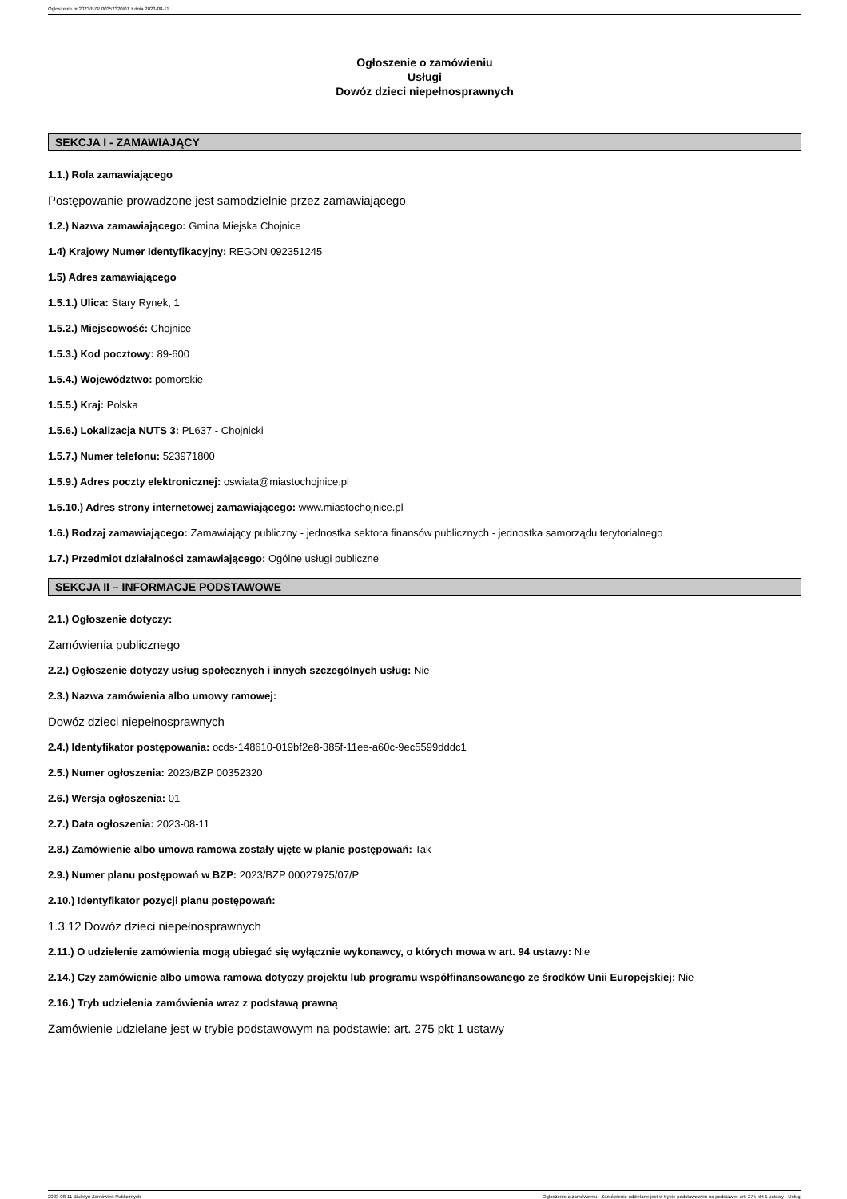Ogłoszenie nr 2023/BZP 00352320/01 z dnia 2023-08-11
Ogłoszenie o zamówieniu
Usługi
Dowóz dzieci niepełnosprawnych
SEKCJA I - ZAMAWIAJĄCY
1.1.) Rola zamawiającego
Postępowanie prowadzone jest samodzielnie przez zamawiającego
1.2.) Nazwa zamawiającego: Gmina Miejska Chojnice
1.4) Krajowy Numer Identyfikacyjny: REGON 092351245
1.5) Adres zamawiającego
1.5.1.) Ulica: Stary Rynek, 1
1.5.2.) Miejscowość: Chojnice
1.5.3.) Kod pocztowy: 89-600
1.5.4.) Województwo: pomorskie
1.5.5.) Kraj: Polska
1.5.6.) Lokalizacja NUTS 3: PL637 - Chojnicki
1.5.7.) Numer telefonu: 523971800
1.5.9.) Adres poczty elektronicznej: oswiata@miastochojnice.pl
1.5.10.) Adres strony internetowej zamawiającego: www.miastochojnice.pl
1.6.) Rodzaj zamawiającego: Zamawiający publiczny - jednostka sektora finansów publicznych - jednostka samorządu terytorialnego
1.7.) Przedmiot działalności zamawiającego: Ogólne usługi publiczne
SEKCJA II – INFORMACJE PODSTAWOWE
2.1.) Ogłoszenie dotyczy:
Zamówienia publicznego
2.2.) Ogłoszenie dotyczy usług społecznych i innych szczególnych usług: Nie
2.3.) Nazwa zamówienia albo umowy ramowej:
Dowóz dzieci niepełnosprawnych
2.4.) Identyfikator postępowania: ocds-148610-019bf2e8-385f-11ee-a60c-9ec5599dddc1
2.5.) Numer ogłoszenia: 2023/BZP 00352320
2.6.) Wersja ogłoszenia: 01
2.7.) Data ogłoszenia: 2023-08-11
2.8.) Zamówienie albo umowa ramowa zostały ujęte w planie postępowań: Tak
2.9.) Numer planu postępowań w BZP: 2023/BZP 00027975/07/P
2.10.) Identyfikator pozycji planu postępowań:
1.3.12 Dowóz dzieci niepełnosprawnych
2.11.) O udzielenie zamówienia mogą ubiegać się wyłącznie wykonawcy, o których mowa w art. 94 ustawy: Nie
2.14.) Czy zamówienie albo umowa ramowa dotyczy projektu lub programu współfinansowanego ze środków Unii Europejskiej: Nie
2.16.) Tryb udzielenia zamówienia wraz z podstawą prawną
Zamówienie udzielane jest w trybie podstawowym na podstawie: art. 275 pkt 1 ustawy
2023-08-11 Biuletyn Zamówień Publicznych Ogłoszenie o zamówieniu - Zamówienie udzielane jest w trybie podstawowym na podstawie: art. 275 pkt 1 ustawy - Usługi